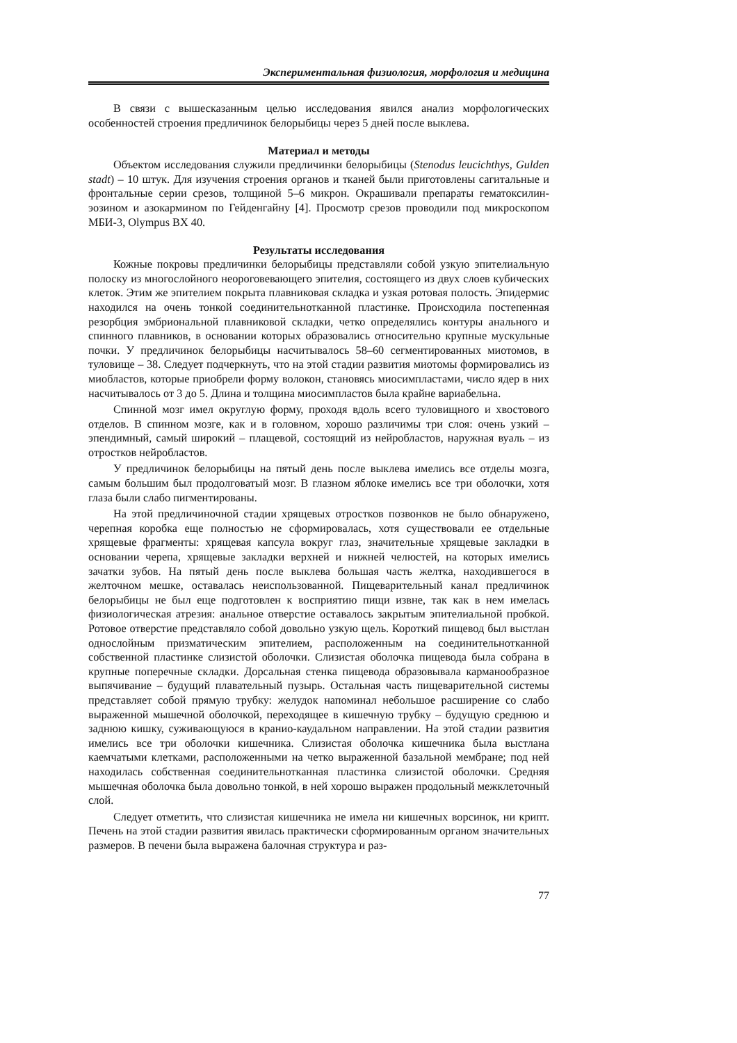Экспериментальная физиология, морфология и медицина
В связи с вышесказанным целью исследования явился анализ морфологических особенностей строения предличинок белорыбицы через 5 дней после выклева.
Материал и методы
Объектом исследования служили предличинки белорыбицы (Stenodus leucichthys, Gulden stadt) – 10 штук. Для изучения строения органов и тканей были приготовлены сагитальные и фронтальные серии срезов, толщиной 5–6 микрон. Окрашивали препараты гематоксилин-эозином и азокармином по Гейденгайну [4]. Просмотр срезов проводили под микроскопом МБИ-3, Olympus BX 40.
Результаты исследования
Кожные покровы предличинки белорыбицы представляли собой узкую эпителиальную полоску из многослойного неороговевающего эпителия, состоящего из двух слоев кубических клеток. Этим же эпителием покрыта плавниковая складка и узкая ротовая полость. Эпидермис находился на очень тонкой соединительнотканной пластинке. Происходила постепенная резорбция эмбриональной плавниковой складки, четко определялись контуры анального и спинного плавников, в основании которых образовались относительно крупные мускульные почки. У предличинок белорыбицы насчитывалось 58–60 сегментированных миотомов, в туловище – 38. Следует подчеркнуть, что на этой стадии развития миотомы формировались из миобластов, которые приобрели форму волокон, становясь миосимпластами, число ядер в них насчитывалось от 3 до 5. Длина и толщина миосимпластов была крайне вариабельна.
Спинной мозг имел округлую форму, проходя вдоль всего туловищного и хвостового отделов. В спинном мозге, как и в головном, хорошо различимы три слоя: очень узкий – эпендимный, самый широкий – плащевой, состоящий из нейробластов, наружная вуаль – из отростков нейробластов.
У предличинок белорыбицы на пятый день после выклева имелись все отделы мозга, самым большим был продолговатый мозг. В глазном яблоке имелись все три оболочки, хотя глаза были слабо пигментированы.
На этой предличиночной стадии хрящевых отростков позвонков не было обнаружено, черепная коробка еще полностью не сформировалась, хотя существовали ее отдельные хрящевые фрагменты: хрящевая капсула вокруг глаз, значительные хрящевые закладки в основании черепа, хрящевые закладки верхней и нижней челюстей, на которых имелись зачатки зубов. На пятый день после выклева большая часть желтка, находившегося в желточном мешке, оставалась неиспользованной. Пищеварительный канал предличинок белорыбицы не был еще подготовлен к восприятию пищи извне, так как в нем имелась физиологическая атрезия: анальное отверстие оставалось закрытым эпителиальной пробкой. Ротовое отверстие представляло собой довольно узкую щель. Короткий пищевод был выстлан однослойным призматическим эпителием, расположенным на соединительнотканной собственной пластинке слизистой оболочки. Слизистая оболочка пищевода была собрана в крупные поперечные складки. Дорсальная стенка пищевода образовывала карманообразное выпячивание – будущий плавательный пузырь. Остальная часть пищеварительной системы представляет собой прямую трубку: желудок напоминал небольшое расширение со слабо выраженной мышечной оболочкой, переходящее в кишечную трубку – будущую среднюю и заднюю кишку, суживающуюся в кранио-каудальном направлении. На этой стадии развития имелись все три оболочки кишечника. Слизистая оболочка кишечника была выстлана каемчатыми клетками, расположенными на четко выраженной базальной мембране; под ней находилась собственная соединительнотканная пластинка слизистой оболочки. Средняя мышечная оболочка была довольно тонкой, в ней хорошо выражен продольный межклеточный слой.
Следует отметить, что слизистая кишечника не имела ни кишечных ворсинок, ни крипт. Печень на этой стадии развития явилась практически сформированным органом значительных размеров. В печени была выражена балочная структура и раз-
77